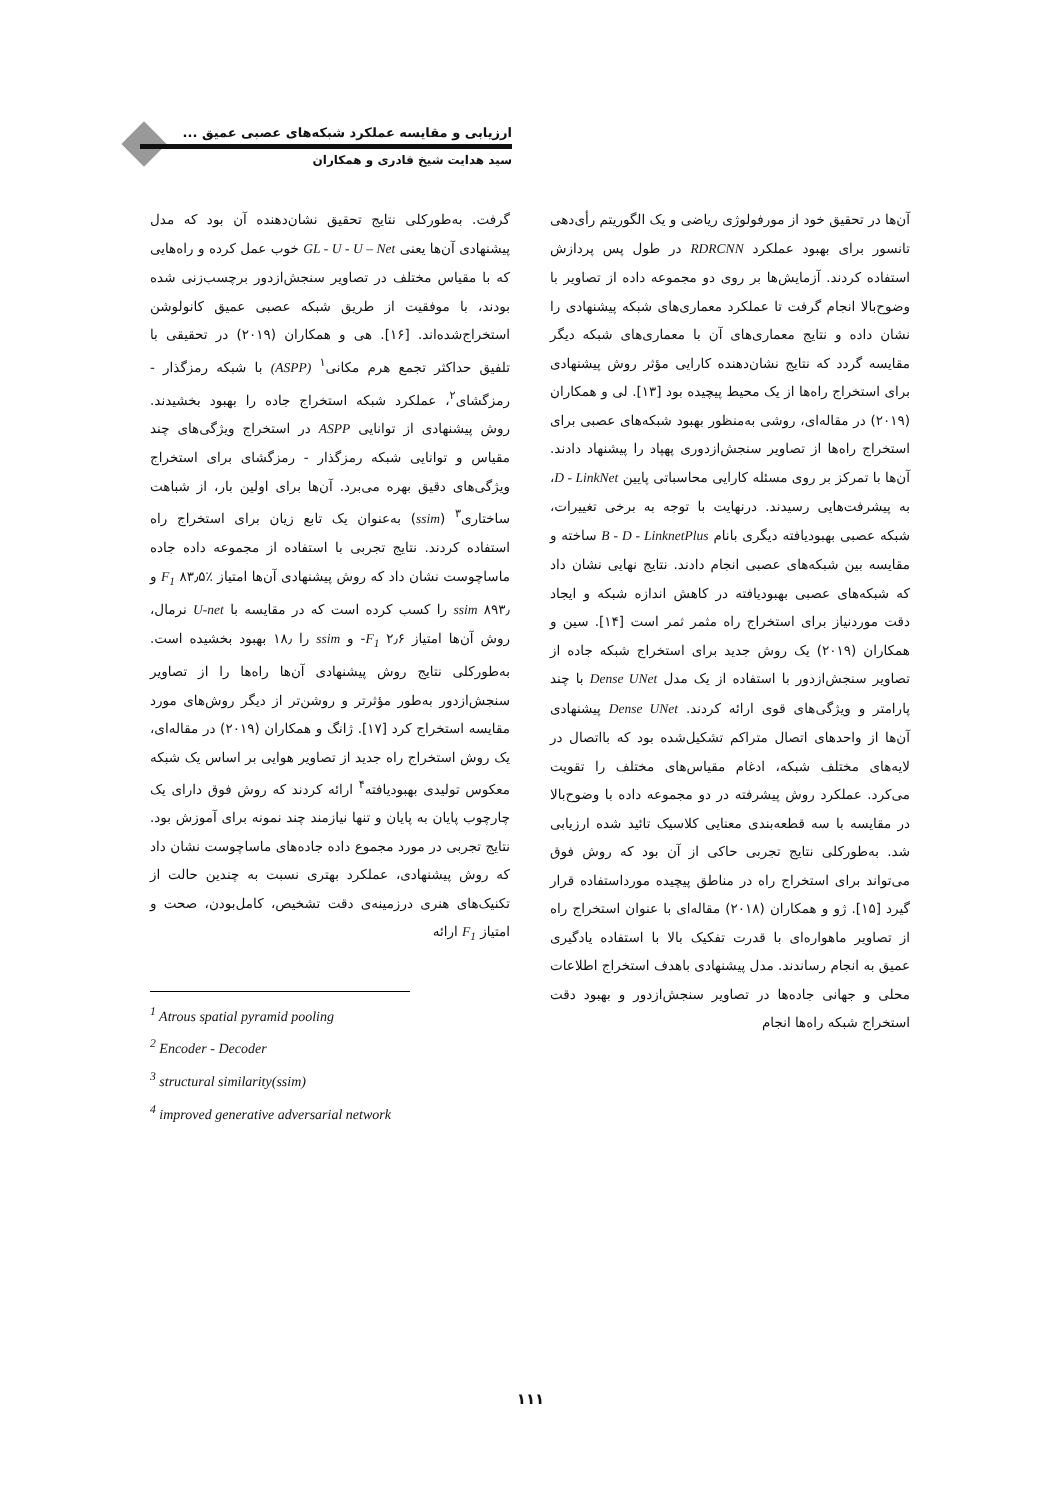ارزیابی و مقایسه عملکرد شبکه‌های عصبی عمیق ...
سید هدایت شیخ قادری و همکاران
آن‌ها در تحقیق خود از مورفولوژی ریاضی و یک الگوریتم رأی‌دهی تانسور برای بهبود عملکرد RDRCNN در طول پس پردازش استفاده کردند. آزمایش‌ها بر روی دو مجموعه داده از تصاویر با وضوح‌بالا انجام گرفت تا عملکرد معماری‌های شبکه پیشنهادی را نشان داده و نتایج معماری‌های آن با معماری‌های شبکه دیگر مقایسه گردد که نتایج نشان‌دهنده کارایی مؤثر روش پیشنهادی برای استخراج راه‌ها از یک محیط پیچیده بود [۱۳]. لی و همکاران (۲۰۱۹) در مقاله‌ای، روشی به‌منظور بهبود شبکه‌های عصبی برای استخراج راه‌ها از تصاویر سنجش‌ازدوری پهپاد را پیشنهاد دادند. آن‌ها با تمرکز بر روی مسئله کارایی محاسباتی پایین D - LinkNet، به پیشرفت‌هایی رسیدند. درنهایت با توجه به برخی تغییرات، شبکه عصبی بهبودیافته دیگری بانام B - D - LinknetPlus ساخته و مقایسه بین شبکه‌های عصبی انجام دادند. نتایج نهایی نشان داد که شبکه‌های عصبی بهبودیافته در کاهش اندازه شبکه و ایجاد دقت موردنیاز برای استخراج راه مثمر ثمر است [۱۴]. سین و همکاران (۲۰۱۹) یک روش جدید برای استخراج شبکه جاده از تصاویر سنجش‌ازدور با استفاده از یک مدل Dense UNet با چند پارامتر و ویژگی‌های قوی ارائه کردند. Dense UNet پیشنهادی آن‌ها از واحدهای اتصال متراکم تشکیل‌شده بود که بااتصال در لایه‌های مختلف شبکه، ادغام مقیاس‌های مختلف را تقویت می‌کرد. عملکرد روش پیشرفته در دو مجموعه داده با وضوح‌بالا در مقایسه با سه قطعه‌بندی معنایی کلاسیک تائید شده ارزیابی شد. به‌طورکلی نتایج تجربی حاکی از آن بود که روش فوق می‌تواند برای استخراج راه در مناطق پیچیده مورداستفاده قرار گیرد [۱۵]. ژو و همکاران (۲۰۱۸) مقاله‌ای با عنوان استخراج راه از تصاویر ماهواره‌ای با قدرت تفکیک بالا با استفاده یادگیری عمیق به انجام رساندند. مدل پیشنهادی باهدف استخراج اطلاعات محلی و جهانی جاده‌ها در تصاویر سنجش‌ازدور و بهبود دقت استخراج شبکه راه‌ها انجام
گرفت. به‌طورکلی نتایج تحقیق نشان‌دهنده آن بود که مدل پیشنهادی آن‌ها یعنی GL - U - U – Net خوب عمل کرده و راه‌هایی که با مقیاس مختلف در تصاویر سنجش‌ازدور برچسب‌زنی شده بودند، با موفقیت از طریق شبکه عصبی عمیق کانولوشن استخراج‌شده‌اند. [۱۶]. هی و همکاران (۲۰۱۹) در تحقیقی با تلفیق حداکثر تجمع هرم مکانی<sup>۱</sup> (ASPP) با شبکه رمزگذار - رمزگشای<sup>۲</sup>، عملکرد شبکه استخراج جاده را بهبود بخشیدند. روش پیشنهادی از توانایی ASPP در استخراج ویژگی‌های چند مقیاس و توانایی شبکه رمزگذار - رمزگشای برای استخراج ویژگی‌های دقیق بهره می‌برد. آن‌ها برای اولین بار، از شباهت ساختاری<sup>۳</sup> (ssim) به‌عنوان یک تابع زیان برای استخراج راه استفاده کردند. نتایج تجربی با استفاده از مجموعه داده جاده ماساچوست نشان داد که روش پیشنهادی آن‌ها امتیاز F<sub>1</sub> ۸۳٫۵٪ و ssim ۸۹۳٫ را کسب کرده است که در مقایسه با U-net نرمال، روش آن‌ها امتیاز F<sub>1</sub> ۲٫۶- و ssim را ۱۸٫ بهبود بخشیده است. به‌طورکلی نتایج روش پیشنهادی آن‌ها راه‌ها را از تصاویر سنجش‌ازدور به‌طور مؤثرتر و روشن‌تر از دیگر روش‌های مورد مقایسه استخراج کرد [۱۷]. ژانگ و همکاران (۲۰۱۹) در مقاله‌ای، یک روش استخراج راه جدید از تصاویر هوایی بر اساس یک شبکه معکوس تولیدی بهبودیافته<sup>۴</sup> ارائه کردند که روش فوق دارای یک چارچوب پایان به پایان و تنها نیازمند چند نمونه برای آموزش بود. نتایج تجربی در مورد مجموع داده جاده‌های ماساچوست نشان داد که روش پیشنهادی، عملکرد بهتری نسبت به چندین حالت از تکنیک‌های هنری درزمینه‌ی دقت تشخیص، کامل‌بودن، صحت و امتیاز F<sub>1</sub> ارائه
<sup>1</sup> Atrous spatial pyramid pooling
<sup>2</sup> Encoder - Decoder
<sup>3</sup> structural similarity(ssim)
<sup>4</sup> improved generative adversarial network
۱۱۱